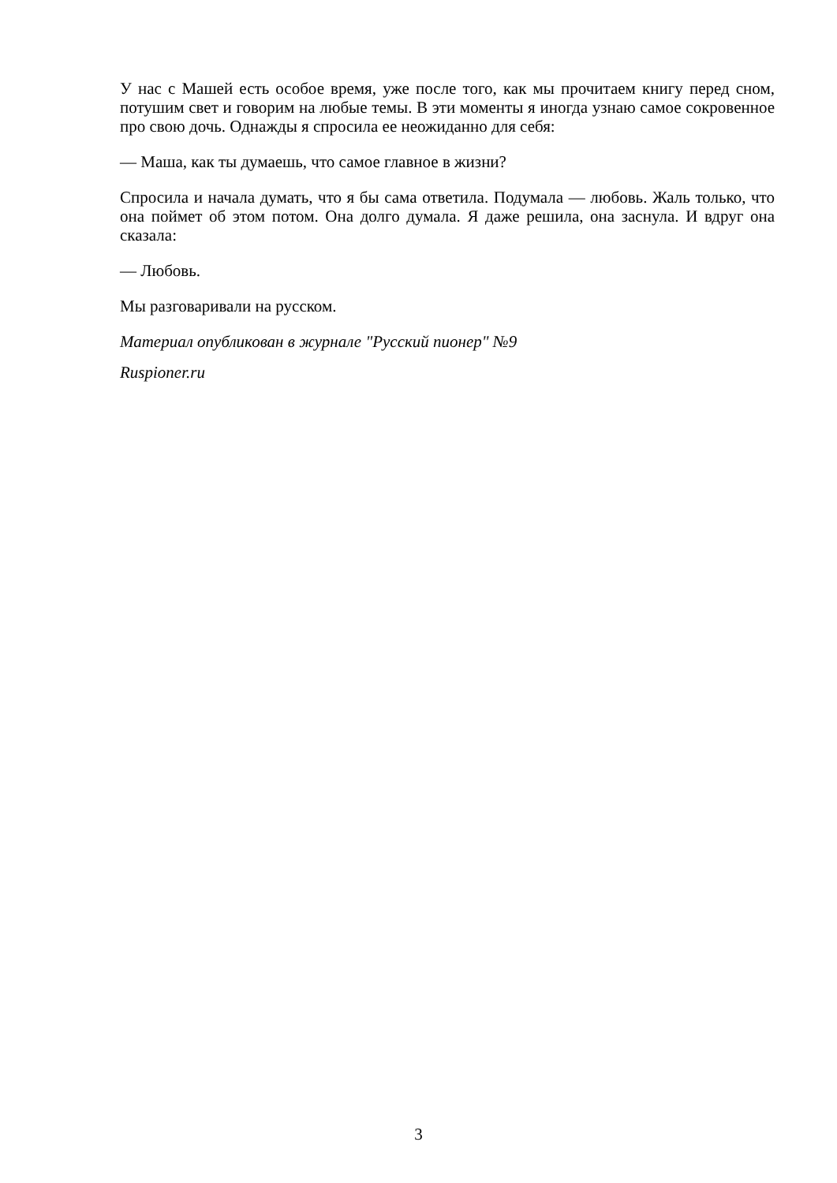У нас с Машей есть особое время, уже после того, как мы прочитаем книгу перед сном, потушим свет и говорим на любые темы. В эти моменты я иногда узнаю самое сокровенное про свою дочь. Однажды я спросила ее неожиданно для себя:
— Маша, как ты думаешь, что самое главное в жизни?
Спросила и начала думать, что я бы сама ответила. Подумала — любовь. Жаль только, что она поймет об этом потом. Она долго думала. Я даже решила, она заснула. И вдруг она сказала:
— Любовь.
Мы разговаривали на русском.
Материал опубликован в журнале "Русский пионер" №9
Ruspioner.ru
3